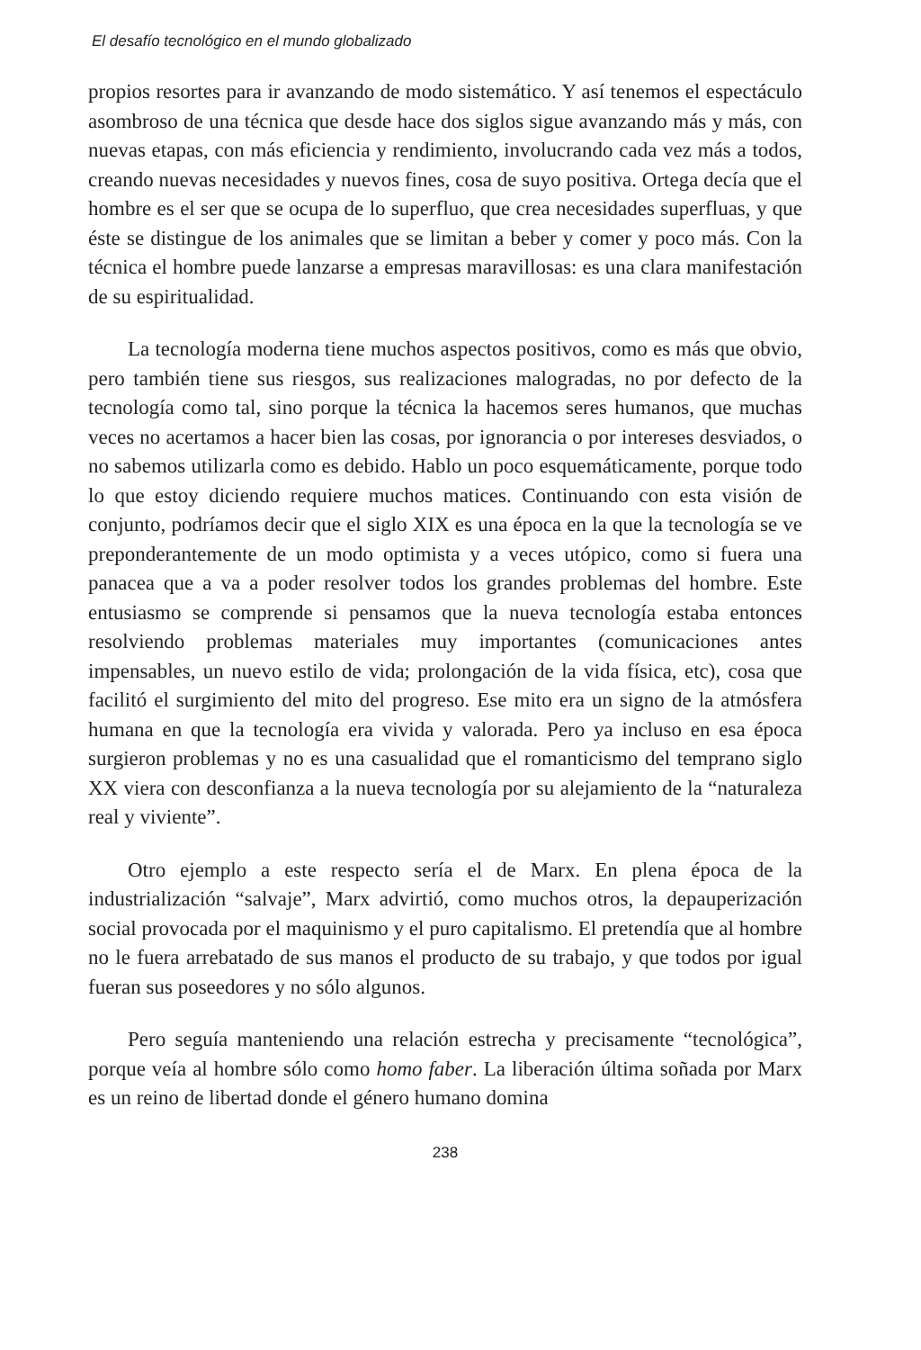El desafío tecnológico en el mundo globalizado
propios resortes para ir avanzando de modo sistemático. Y así tenemos el espectáculo asombroso de una técnica que desde hace dos siglos sigue avanzando más y más, con nuevas etapas, con más eficiencia y rendimiento, involucrando cada vez más a todos, creando nuevas necesidades y nuevos fines, cosa de suyo positiva. Ortega decía que el hombre es el ser que se ocupa de lo superfluo, que crea necesidades superfluas, y que éste se distingue de los animales que se limitan a beber y comer y poco más. Con la técnica el hombre puede lanzarse a empresas maravillosas: es una clara manifestación de su espiritualidad.
La tecnología moderna tiene muchos aspectos positivos, como es más que obvio, pero también tiene sus riesgos, sus realizaciones malogradas, no por defecto de la tecnología como tal, sino porque la técnica la hacemos seres humanos, que muchas veces no acertamos a hacer bien las cosas, por ignorancia o por intereses desviados, o no sabemos utilizarla como es debido. Hablo un poco esquemáticamente, porque todo lo que estoy diciendo requiere muchos matices. Continuando con esta visión de conjunto, podríamos decir que el siglo XIX es una época en la que la tecnología se ve preponderantemente de un modo optimista y a veces utópico, como si fuera una panacea que a va a poder resolver todos los grandes problemas del hombre. Este entusiasmo se comprende si pensamos que la nueva tecnología estaba entonces resolviendo problemas materiales muy importantes (comunicaciones antes impensables, un nuevo estilo de vida; prolongación de la vida física, etc), cosa que facilitó el surgimiento del mito del progreso. Ese mito era un signo de la atmósfera humana en que la tecnología era vivida y valorada. Pero ya incluso en esa época surgieron problemas y no es una casualidad que el romanticismo del temprano siglo XX viera con desconfianza a la nueva tecnología por su alejamiento de la “naturaleza real y viviente”.
Otro ejemplo a este respecto sería el de Marx. En plena época de la industrialización “salvaje”, Marx advirtió, como muchos otros, la depauperización social provocada por el maquinismo y el puro capitalismo. El pretendía que al hombre no le fuera arrebatado de sus manos el producto de su trabajo, y que todos por igual fueran sus poseedores y no sólo algunos.
Pero seguía manteniendo una relación estrecha y precisamente “tecnológica”, porque veía al hombre sólo como homo faber. La liberación última soñada por Marx es un reino de libertad donde el género humano domina
238